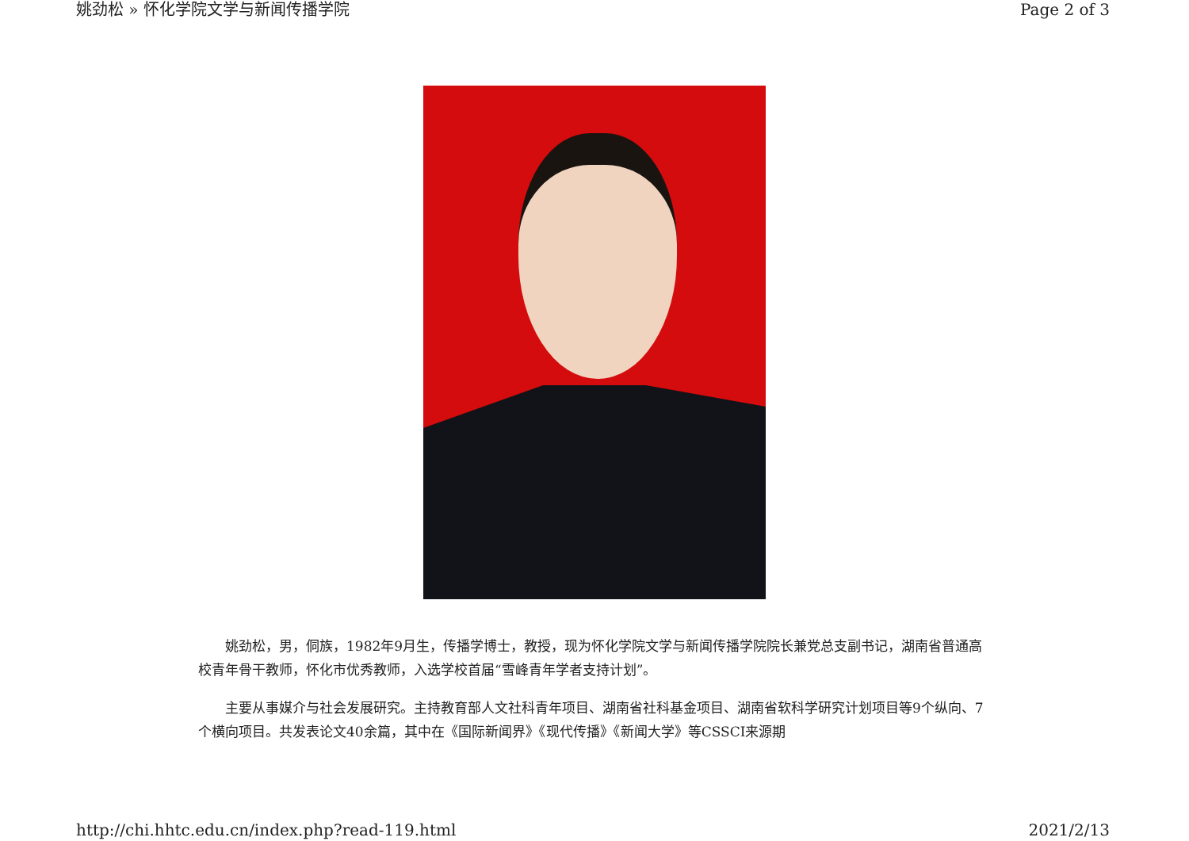姚劲松 » 怀化学院文学与新闻传播学院 Page 2 of 3
姚劲松，男，侗族，1982年9月生，传播学博士，教授，现为怀化学院文学与新闻传播学院院长兼党总支副书记，湖南省普通高校青年骨干教师，怀化市优秀教师，入选学校首届“雪峰青年学者支持计划”。
主要从事媒介与社会发展研究。主持教育部人文社科青年项目、湖南省社科基金项目、湖南省软科学研究计划项目等9个纵向、7个横向项目。共发表论文40余篇，其中在《国际新闻界》《现代传播》《新闻大学》等CSSCI来源期
http://chi.hhtc.edu.cn/index.php?read-119.html 2021/2/13